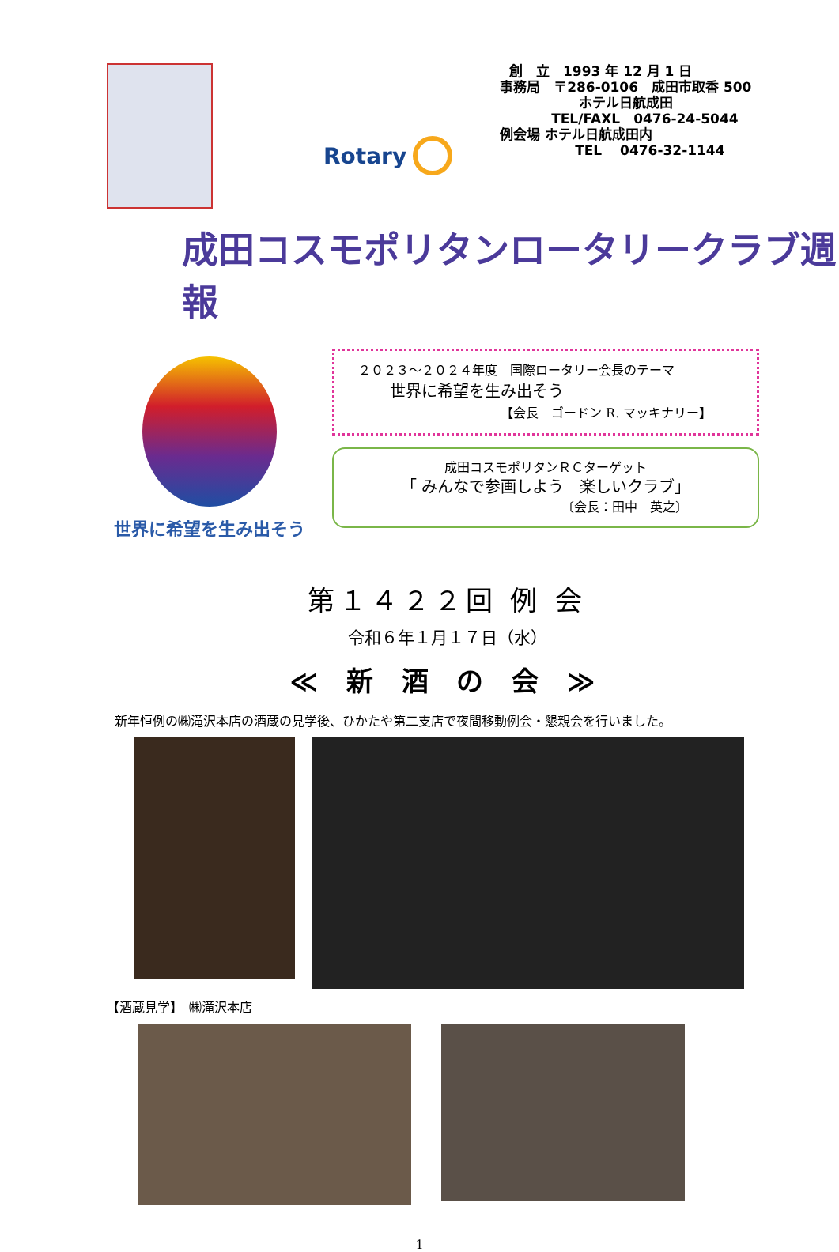Rotary
創　立　1993 年 12 月 1 日
事務局　〒286-0106　成田市取香 500
ホテル日航成田
TEL/FAXL　0476-24-5044
例会場 ホテル日航成田内
TEL　 0476-32-1144
成田コスモポリタンロータリークラブ週報
世界に希望を生み出そう
２０２３～２０２４年度　国際ロータリー会長のテーマ
世界に希望を生み出そう
【会長　ゴードン R. マッキナリー】
成田コスモポリタンＲＣターゲット
「 みんなで参画しよう　楽しいクラブ」
〔会長：田中　英之〕
第１４２２回 例 会
令和６年１月１７日（水）
≪ 新 酒 の 会 ≫
新年恒例の㈱滝沢本店の酒蔵の見学後、ひかたや第二支店で夜間移動例会・懇親会を行いました。
【酒蔵見学】　㈱滝沢本店
1